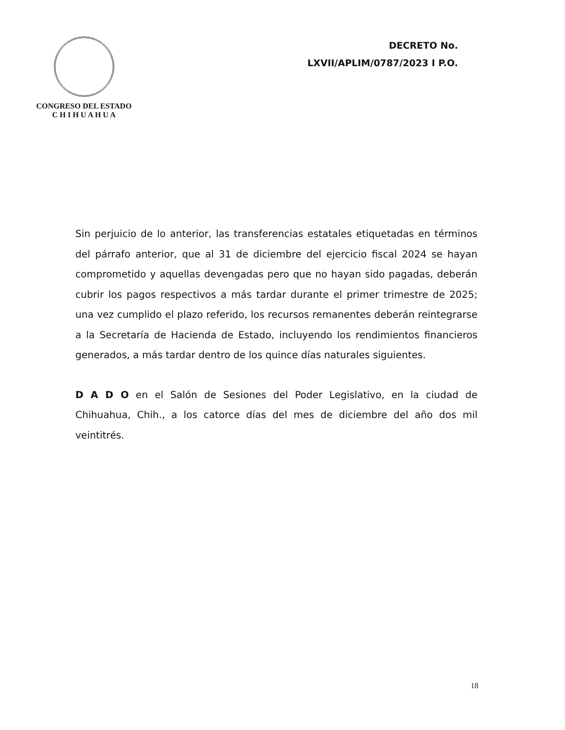CONGRESO DEL ESTADO
C H I H U A H U A
DECRETO No.
LXVII/APLIM/0787/2023 I P.O.
Sin perjuicio de lo anterior, las transferencias estatales etiquetadas en términos del párrafo anterior, que al 31 de diciembre del ejercicio fiscal 2024 se hayan comprometido y aquellas devengadas pero que no hayan sido pagadas, deberán cubrir los pagos respectivos a más tardar durante el primer trimestre de 2025; una vez cumplido el plazo referido, los recursos remanentes deberán reintegrarse a la Secretaría de Hacienda de Estado, incluyendo los rendimientos financieros generados, a más tardar dentro de los quince días naturales siguientes.
D A D O en el Salón de Sesiones del Poder Legislativo, en la ciudad de Chihuahua, Chih., a los catorce días del mes de diciembre del año dos mil veintitrés.
18